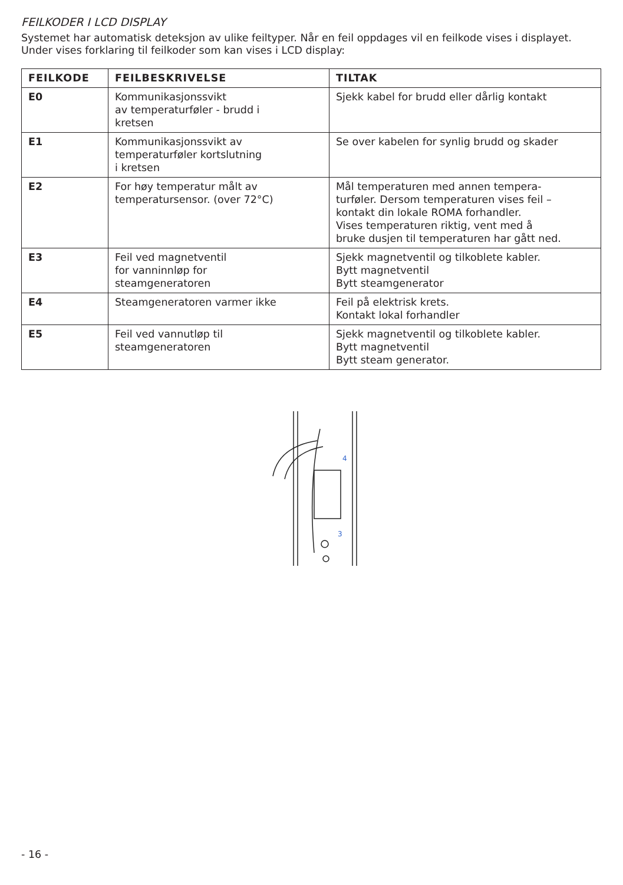FEILKODER I LCD DISPLAY
Systemet har automatisk deteksjon av ulike feiltyper. Når en feil oppdages vil en feilkode vises i displayet. Under vises forklaring til feilkoder som kan vises i LCD display:
| FEILKODE | FEILBESKRIVELSE | TILTAK |
| --- | --- | --- |
| E0 | Kommunikasjonssvikt av temperaturføler - brudd i kretsen | Sjekk kabel for brudd eller dårlig kontakt |
| E1 | Kommunikasjonssvikt av temperaturføler kortslutning i kretsen | Se over kabelen for synlig brudd og skader |
| E2 | For høy temperatur målt av temperatursensor. (over 72°C) | Mål temperaturen med annen tempera- turføler. Dersom temperaturen vises feil – kontakt din lokale ROMA forhandler. Vises temperaturen riktig, vent med å bruke dusjen til temperaturen har gått ned. |
| E3 | Feil ved magnetventil for vanninnløp for steamgeneratoren | Sjekk magnetventil og tilkoblete kabler. Bytt magnetventil Bytt steamgenerator |
| E4 | Steamgeneratoren varmer ikke | Feil på elektrisk krets. Kontakt lokal forhandler |
| E5 | Feil ved vannutløp til steamgeneratoren | Sjekk magnetventil og tilkoblete kabler. Bytt magnetventil Bytt steam generator. |
4
3
- 16 -